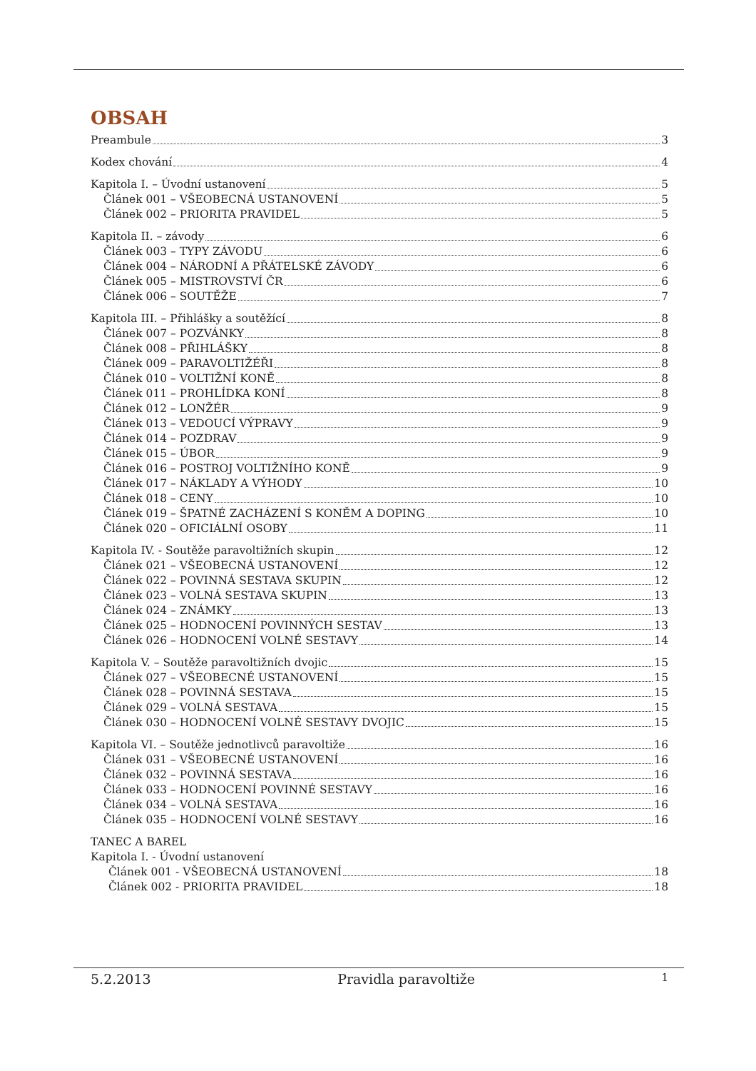OBSAH
Preambule 3
Kodex chování 4
Kapitola I. – Úvodní ustanovení 5
Článek 001 – VŠEOBECNÁ USTANOVENÍ 5
Článek 002 – PRIORITA PRAVIDEL 5
Kapitola II. – závody 6
Článek 003 – TYPY ZÁVODU 6
Článek 004 – NÁRODNÍ A PŘÁTELSKÉ ZÁVODY 6
Článek 005 – MISTROVSTVÍ ČR 6
Článek 006 – SOUTĚŽE 7
Kapitola III. – Přihlášky a soutěžící 8
Článek 007 – POZVÁNKY 8
Článek 008 – PŘIHLÁŠKY 8
Článek 009 – PARAVOLTIŽÉŘI 8
Článek 010 – VOLTIŽNÍ KONĚ 8
Článek 011 – PROHLÍDKA KONÍ 8
Článek 012 – LONŽÉR 9
Článek 013 – VEDOUCÍ VÝPRAVY 9
Článek 014 – POZDRAV 9
Článek 015 – ÚBOR 9
Článek 016 – POSTROJ VOLTIŽNÍHO KONĚ 9
Článek 017 – NÁKLADY A VÝHODY 10
Článek 018 – CENY 10
Článek 019 – ŠPATNÉ ZACHÁZENÍ S KONĚM A DOPING 10
Článek 020 – OFICIÁLNÍ OSOBY 11
Kapitola IV. - Soutěže paravoltižních skupin 12
Článek 021 – VŠEOBECNÁ USTANOVENÍ 12
Článek 022 – POVINNÁ SESTAVA SKUPIN 12
Článek 023 – VOLNÁ SESTAVA SKUPIN 13
Článek 024 – ZNÁMKY 13
Článek 025 – HODNOCENÍ POVINNÝCH SESTAV 13
Článek 026 – HODNOCENÍ VOLNÉ SESTAVY 14
Kapitola V. – Soutěže paravoltižních dvojic 15
Článek 027 – VŠEOBECNÉ USTANOVENÍ 15
Článek 028 – POVINNÁ SESTAVA 15
Článek 029 – VOLNÁ SESTAVA 15
Článek 030 – HODNOCENÍ VOLNÉ SESTAVY DVOJIC 15
Kapitola VI. – Soutěže jednotlivců paravoltiže 16
Článek 031 – VŠEOBECNÉ USTANOVENÍ 16
Článek 032 – POVINNÁ SESTAVA 16
Článek 033 – HODNOCENÍ POVINNÉ SESTAVY 16
Článek 034 – VOLNÁ SESTAVA 16
Článek 035 – HODNOCENÍ VOLNÉ SESTAVY 16
TANEC A BAREL
Kapitola I. - Úvodní ustanovení
Článek 001 - VŠEOBECNÁ USTANOVENÍ 18
Článek 002 - PRIORITA PRAVIDEL 18
5.2.2013 Pravidla paravoltiže 1